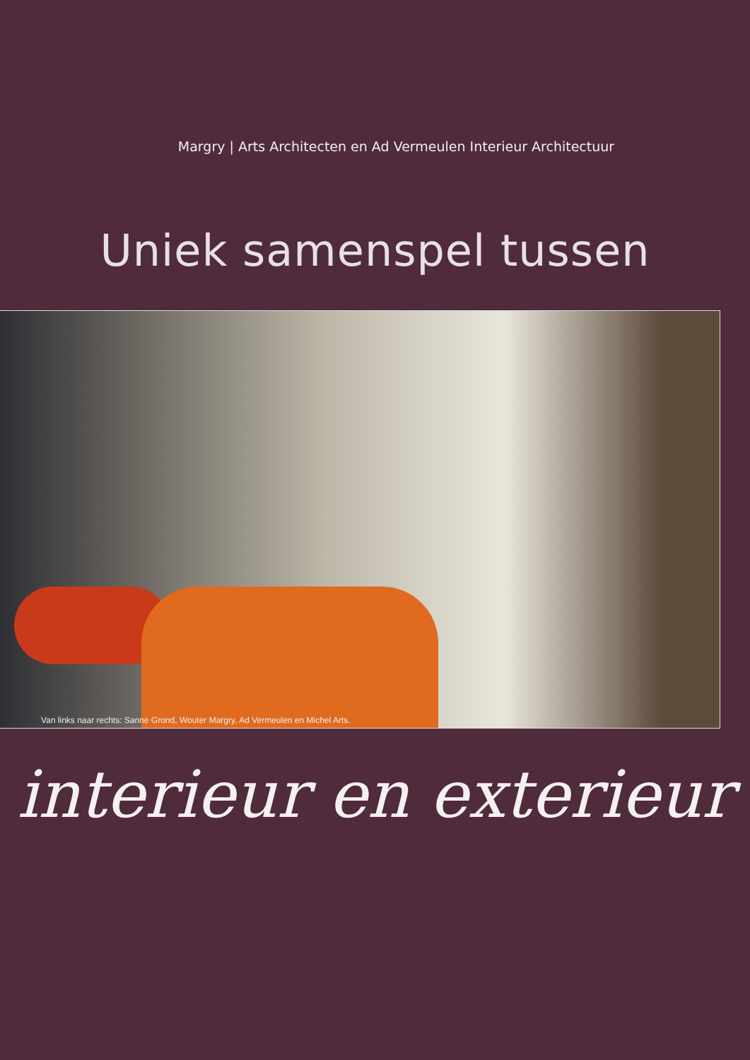Margry | Arts Architecten en Ad Vermeulen Interieur Architectuur
Uniek samenspel tussen
Van links naar rechts: Sanne Grond, Wouter Margry, Ad Vermeulen en Michel Arts.
interieur en exterieur